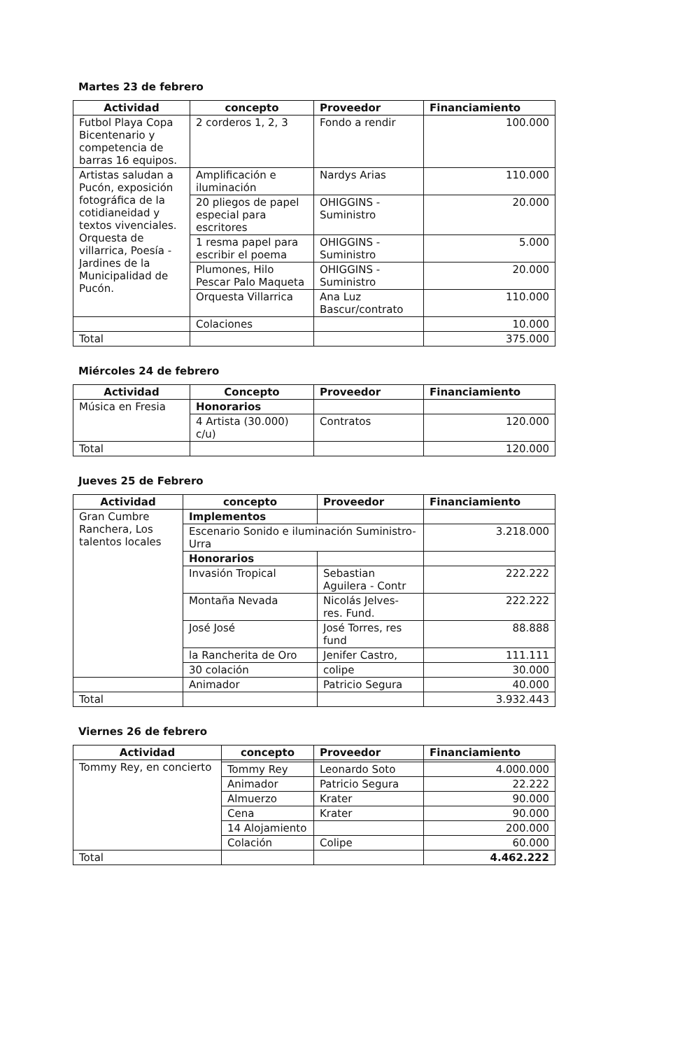Martes 23 de febrero
| Actividad | concepto | Proveedor | Financiamiento |
| --- | --- | --- | --- |
| Futbol Playa Copa Bicentenario y competencia de barras 16 equipos. | 2 corderos 1, 2, 3 | Fondo a rendir | 100.000 |
| Artistas saludan a Pucón, exposición fotográfica de la cotidianeidad y textos vivenciales. Orquesta de villarrica, Poesía - Jardines de la Municipalidad de Pucón. | Amplificación e iluminación | Nardys Arias | 110.000 |
| | 20 pliegos de papel especial para escritores | OHIGGINS - Suministro | 20.000 |
| | 1 resma papel para escribir el poema | OHIGGINS - Suministro | 5.000 |
| | Plumones, Hilo Pescar Palo Maqueta | OHIGGINS - Suministro | 20.000 |
| | Orquesta Villarrica | Ana Luz Bascur/contrato | 110.000 |
| | Colaciones | | 10.000 |
| Total | | | 375.000 |
Miércoles 24 de febrero
| Actividad | Concepto | Proveedor | Financiamiento |
| --- | --- | --- | --- |
| Música en Fresia | Honorarios | | |
| | 4 Artista (30.000) c/u) | Contratos | 120.000 |
| Total | | | 120.000 |
Jueves 25 de Febrero
| Actividad | concepto | Proveedor | Financiamiento |
| --- | --- | --- | --- |
| Gran Cumbre Ranchera, Los talentos locales | Implementos | | |
| | Escenario Sonido e iluminación Suministro- Urra | | 3.218.000 |
| | Honorarios | | |
| | Invasión Tropical | Sebastian Aguilera - Contr | 222.222 |
| | Montaña Nevada | Nicolás Jelves- res. Fund. | 222.222 |
| | José José | José Torres, res fund | 88.888 |
| | la Rancherita de Oro | Jenifer Castro, | 111.111 |
| | 30 colación | colipe | 30.000 |
| | Animador | Patricio Segura | 40.000 |
| Total | | | 3.932.443 |
Viernes 26 de febrero
| Actividad | concepto | Proveedor | Financiamiento |
| --- | --- | --- | --- |
| Tommy Rey, en concierto | | | |
| | Tommy Rey | Leonardo Soto | 4.000.000 |
| | Animador | Patricio Segura | 22.222 |
| | Almuerzo | Krater | 90.000 |
| | Cena | Krater | 90.000 |
| | 14 Alojamiento | | 200.000 |
| | Colación | Colipe | 60.000 |
| Total | | | 4.462.222 |